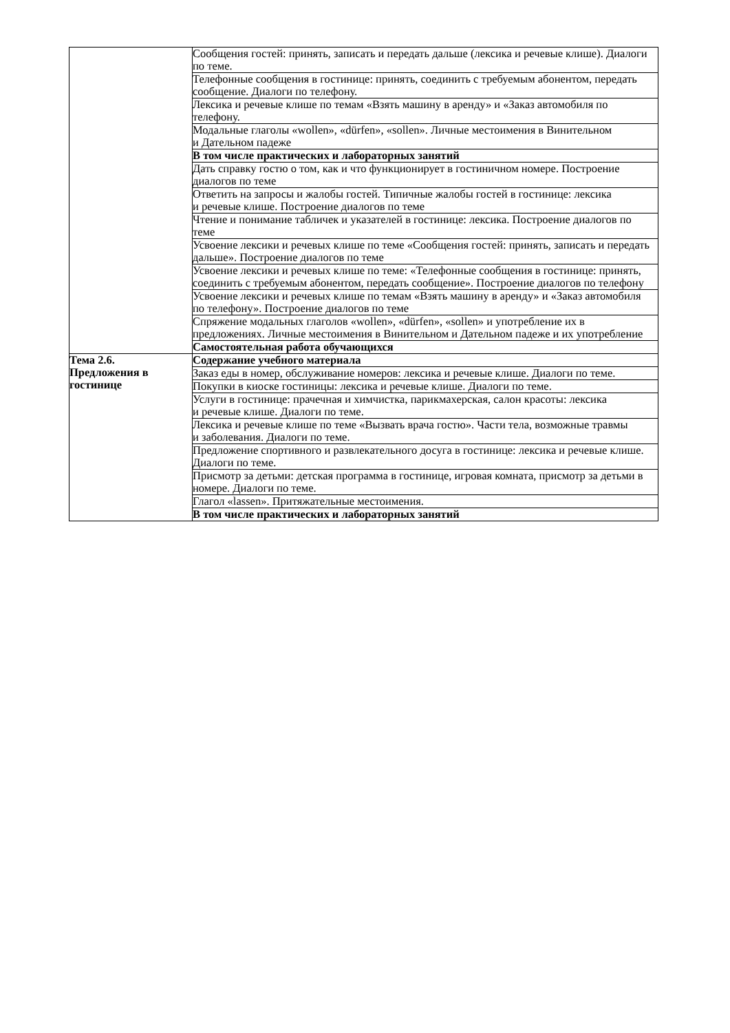| | Сообщения гостей: принять, записать и передать дальше (лексика и речевые клише). Диалоги по теме. |
| | Телефонные сообщения в гостинице: принять, соединить с требуемым абонентом, передать сообщение. Диалоги по телефону. |
| | Лексика и речевые клише по темам «Взять машину в аренду» и «Заказ автомобиля по телефону. |
| | Модальные глаголы «wollen», «dürfen», «sollen». Личные местоимения в Винительном и Дательном падеже |
| | В том числе практических и лабораторных занятий |
| | Дать справку гостю о том, как и что функционирует в гостиничном номере. Построение диалогов по теме |
| | Ответить на запросы и жалобы гостей. Типичные жалобы гостей в гостинице: лексика и речевые клише. Построение диалогов по теме |
| | Чтение и понимание табличек и указателей в гостинице: лексика. Построение диалогов по теме |
| | Усвоение лексики и речевых клише по теме «Сообщения гостей: принять, записать и передать дальше». Построение диалогов по теме |
| | Усвоение лексики и речевых клише по теме: «Телефонные сообщения в гостинице: принять, соединить с требуемым абонентом, передать сообщение». Построение диалогов по телефону |
| | Усвоение лексики и речевых клише по темам «Взять машину в аренду» и «Заказ автомобиля по телефону». Построение диалогов по теме |
| | Спряжение модальных глаголов «wollen», «dürfen», «sollen» и употребление их в предложениях. Личные местоимения в Винительном и Дательном падеже и их употребление |
| | Самостоятельная работа обучающихся |
| Тема 2.6. Предложения в гостинице | Содержание учебного материала |
| | Заказ еды в номер, обслуживание номеров: лексика и речевые клише. Диалоги по теме. |
| | Покупки в киоске гостиницы: лексика и речевые клише. Диалоги по теме. |
| | Услуги в гостинице: прачечная и химчистка, парикмахерская, салон красоты: лексика и речевые клише. Диалоги по теме. |
| | Лексика и речевые клише по теме «Вызвать врача гостю». Части тела, возможные травмы и заболевания. Диалоги по теме. |
| | Предложение спортивного и развлекательного досуга в гостинице: лексика и речевые клише. Диалоги по теме. |
| | Присмотр за детьми: детская программа в гостинице, игровая комната, присмотр за детьми в номере. Диалоги по теме. |
| | Глагол «lassen». Притяжательные местоимения. |
| | В том числе практических и лабораторных занятий |